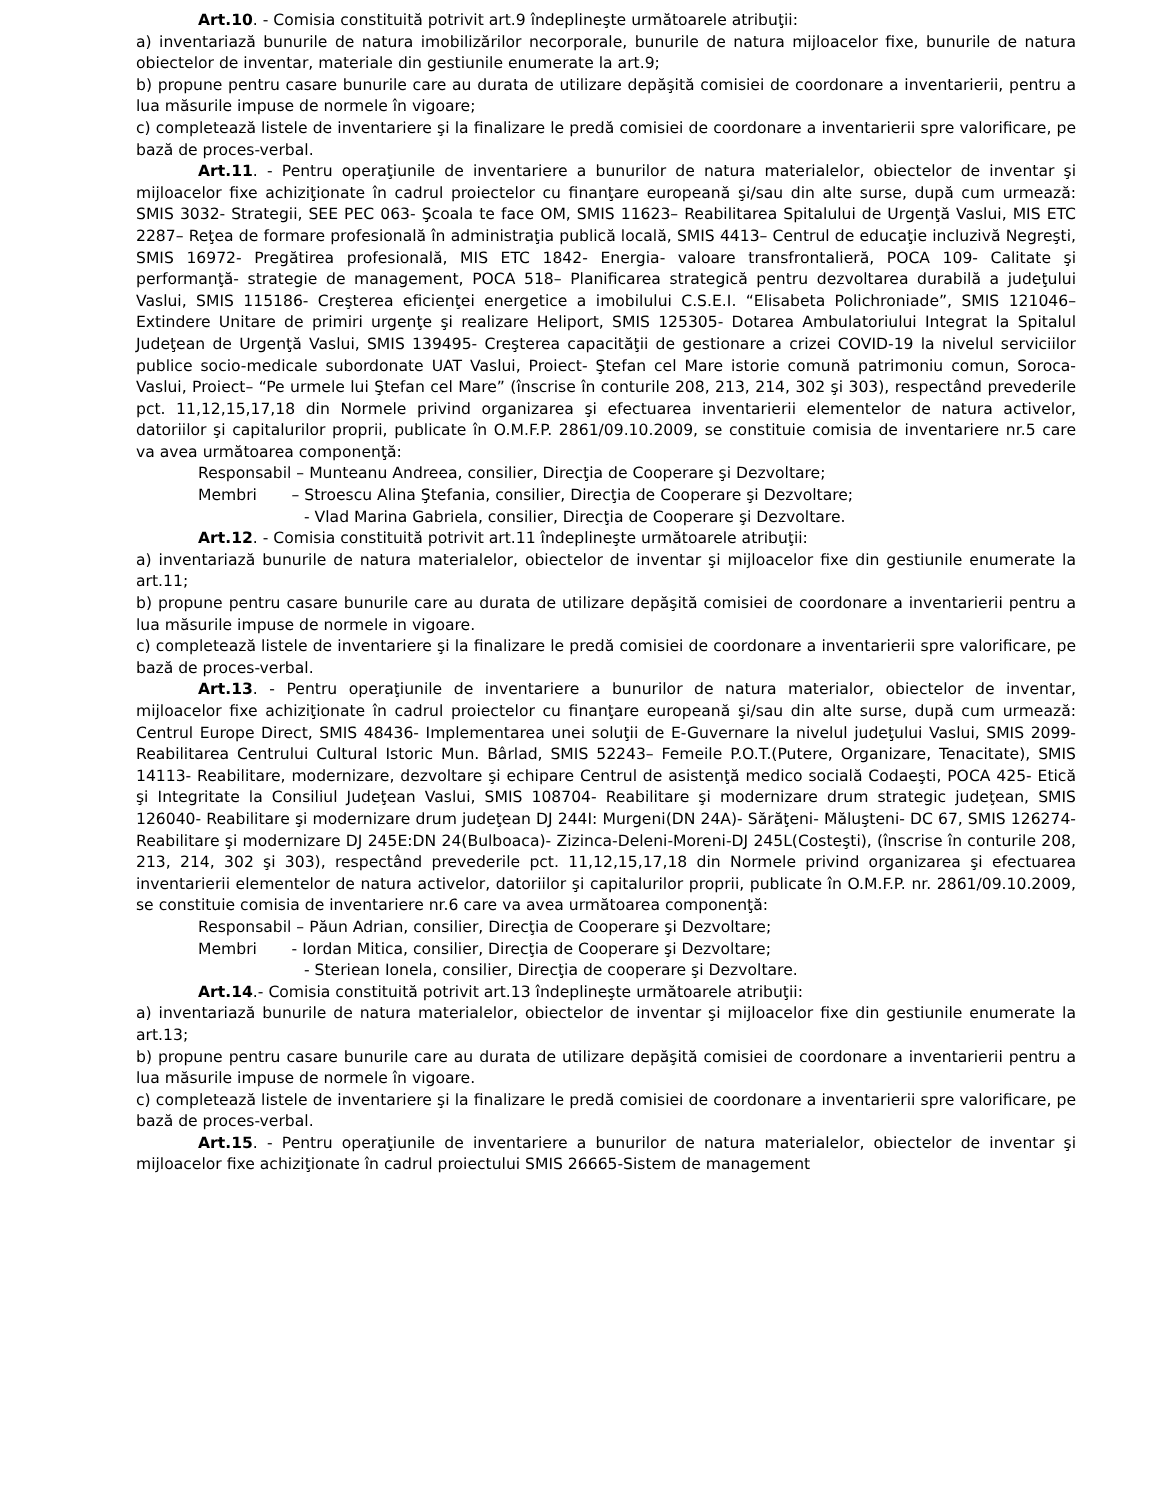Art.10. - Comisia constituită potrivit art.9 îndeplineşte următoarele atribuţii:
a) inventariază bunurile de natura imobilizărilor necorporale, bunurile de natura mijloacelor fixe, bunurile de natura obiectelor de inventar, materiale din gestiunile enumerate la art.9;
b) propune pentru casare bunurile care au durata de utilizare depăşită comisiei de coordonare a inventarierii, pentru a lua măsurile impuse de normele în vigoare;
c) completează listele de inventariere şi la finalizare le predă comisiei de coordonare a inventarierii spre valorificare, pe bază de proces-verbal.
Art.11. - Pentru operaţiunile de inventariere a bunurilor de natura materialelor, obiectelor de inventar şi mijloacelor fixe achiziţionate în cadrul proiectelor cu finanţare europeană şi/sau din alte surse, după cum urmează: SMIS 3032- Strategii, SEE PEC 063- Şcoala te face OM, SMIS 11623– Reabilitarea Spitalului de Urgenţă Vaslui, MIS ETC 2287– Reţea de formare profesională în administraţia publică locală, SMIS 4413– Centrul de educaţie incluzivă Negreşti, SMIS 16972- Pregătirea profesională, MIS ETC 1842- Energia- valoare transfrontalieră, POCA 109- Calitate şi performanţă- strategie de management, POCA 518– Planificarea strategică pentru dezvoltarea durabilă a judeţului Vaslui, SMIS 115186- Creşterea eficienţei energetice a imobilului C.S.E.I. “Elisabeta Polichroniade”, SMIS 121046– Extindere Unitare de primiri urgenţe şi realizare Heliport, SMIS 125305- Dotarea Ambulatoriului Integrat la Spitalul Judeţean de Urgenţă Vaslui, SMIS 139495- Creşterea capacităţii de gestionare a crizei COVID-19 la nivelul serviciilor publice socio-medicale subordonate UAT Vaslui, Proiect- Ştefan cel Mare istorie comună patrimoniu comun, Soroca-Vaslui, Proiect– “Pe urmele lui Ştefan cel Mare” (înscrise în conturile 208, 213, 214, 302 şi 303), respectând prevederile pct. 11,12,15,17,18 din Normele privind organizarea şi efectuarea inventarierii elementelor de natura activelor, datoriilor şi capitalurilor proprii, publicate în O.M.F.P. 2861/09.10.2009, se constituie comisia de inventariere nr.5 care va avea următoarea componenţă:
Responsabil – Munteanu Andreea, consilier, Direcţia de Cooperare şi Dezvoltare;
Membri – Stroescu Alina Ştefania, consilier, Direcţia de Cooperare şi Dezvoltare;
- Vlad Marina Gabriela, consilier, Direcţia de Cooperare şi Dezvoltare.
Art.12. - Comisia constituită potrivit art.11 îndeplineşte următoarele atribuţii:
a) inventariază bunurile de natura materialelor, obiectelor de inventar şi mijloacelor fixe din gestiunile enumerate la art.11;
b) propune pentru casare bunurile care au durata de utilizare depăşită comisiei de coordonare a inventarierii pentru a lua măsurile impuse de normele in vigoare.
c) completează listele de inventariere şi la finalizare le predă comisiei de coordonare a inventarierii spre valorificare, pe bază de proces-verbal.
Art.13. - Pentru operaţiunile de inventariere a bunurilor de natura materialor, obiectelor de inventar, mijloacelor fixe achiziţionate în cadrul proiectelor cu finanţare europeană şi/sau din alte surse, după cum urmează: Centrul Europe Direct, SMIS 48436- Implementarea unei soluţii de E-Guvernare la nivelul judeţului Vaslui, SMIS 2099- Reabilitarea Centrului Cultural Istoric Mun. Bârlad, SMIS 52243– Femeile P.O.T.(Putere, Organizare, Tenacitate), SMIS 14113- Reabilitare, modernizare, dezvoltare şi echipare Centrul de asistenţă medico socială Codaeşti, POCA 425- Etică şi Integritate la Consiliul Judeţean Vaslui, SMIS 108704- Reabilitare şi modernizare drum strategic judeţean, SMIS 126040- Reabilitare şi modernizare drum judeţean DJ 244I: Murgeni(DN 24A)- Sărăţeni- Măluşteni- DC 67, SMIS 126274- Reabilitare şi modernizare DJ 245E:DN 24(Bulboaca)- Zizinca-Deleni-Moreni-DJ 245L(Costeşti), (înscrise în conturile 208, 213, 214, 302 şi 303), respectând prevederile pct. 11,12,15,17,18 din Normele privind organizarea şi efectuarea inventarierii elementelor de natura activelor, datoriilor şi capitalurilor proprii, publicate în O.M.F.P. nr. 2861/09.10.2009, se constituie comisia de inventariere nr.6 care va avea următoarea componenţă:
Responsabil – Păun Adrian, consilier, Direcţia de Cooperare şi Dezvoltare;
Membri - Iordan Mitica, consilier, Direcţia de Cooperare şi Dezvoltare;
- Steriean Ionela, consilier, Direcţia de cooperare şi Dezvoltare.
Art.14.- Comisia constituită potrivit art.13 îndeplineşte următoarele atribuţii:
a) inventariază bunurile de natura materialelor, obiectelor de inventar şi mijloacelor fixe din gestiunile enumerate la art.13;
b) propune pentru casare bunurile care au durata de utilizare depăşită comisiei de coordonare a inventarierii pentru a lua măsurile impuse de normele în vigoare.
c) completează listele de inventariere şi la finalizare le predă comisiei de coordonare a inventarierii spre valorificare, pe bază de proces-verbal.
Art.15. - Pentru operaţiunile de inventariere a bunurilor de natura materialelor, obiectelor de inventar şi mijloacelor fixe achiziţionate în cadrul proiectului SMIS 26665-Sistem de management